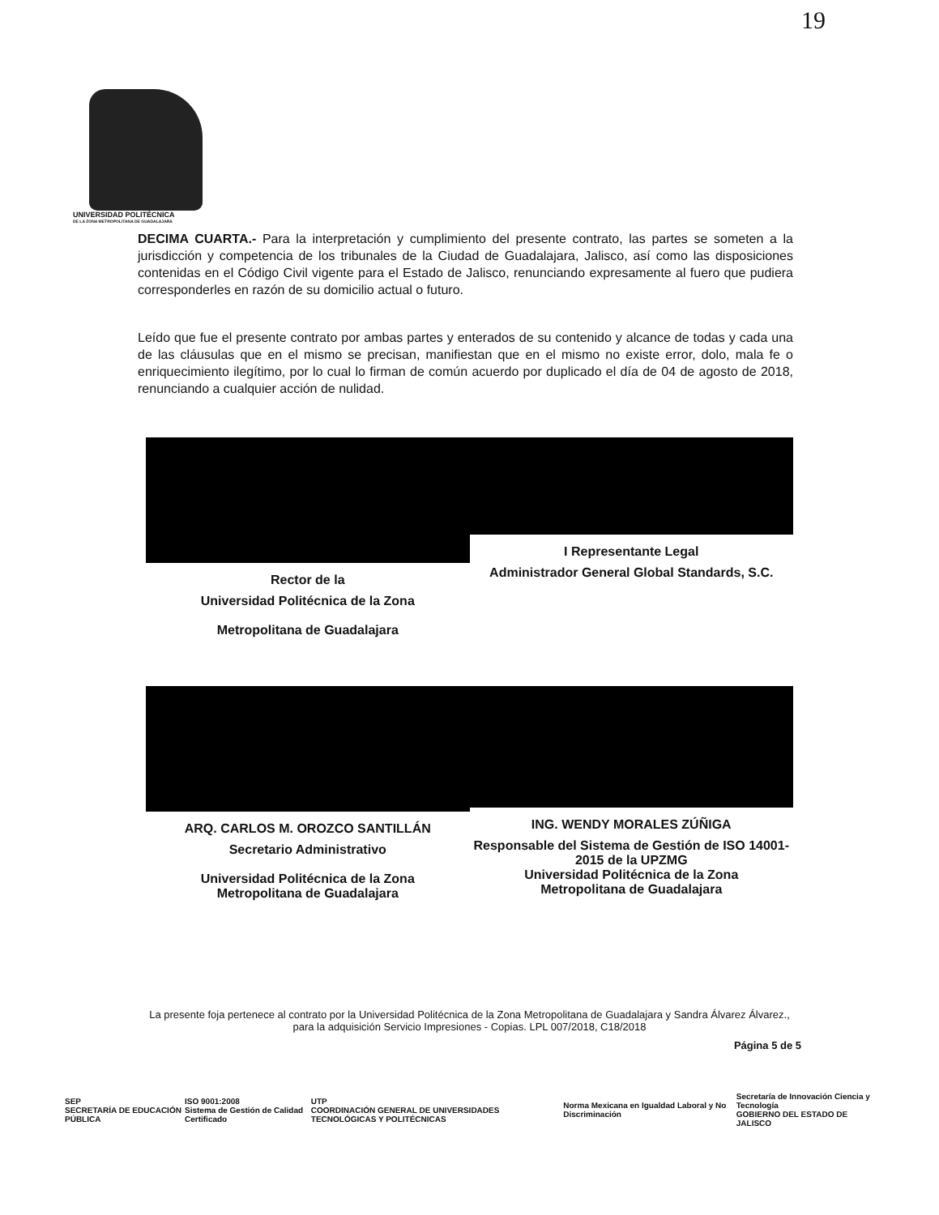19
UNIVERSIDAD POLITÉCNICA
DE LA ZONA METROPOLITANA DE GUADALAJARA
DECIMA CUARTA.- Para la interpretación y cumplimiento del presente contrato, las partes se someten a la jurisdicción y competencia de los tribunales de la Ciudad de Guadalajara, Jalisco, así como las disposiciones contenidas en el Código Civil vigente para el Estado de Jalisco, renunciando expresamente al fuero que pudiera corresponderles en razón de su domicilio actual o futuro.
Leído que fue el presente contrato por ambas partes y enterados de su contenido y alcance de todas y cada una de las cláusulas que en el mismo se precisan, manifiestan que en el mismo no existe error, dolo, mala fe o enriquecimiento ilegítimo, por lo cual lo firman de común acuerdo por duplicado el día de 04 de agosto de 2018, renunciando a cualquier acción de nulidad.
Rector de la
Universidad Politécnica de la Zona
Metropolitana de Guadalajara
I Representante Legal
Administrador General Global Standards, S.C.
ARQ. CARLOS M. OROZCO SANTILLÁN
Secretario Administrativo
Universidad Politécnica de la Zona
Metropolitana de Guadalajara
ING. WENDY MORALES ZÚÑIGA
Responsable del Sistema de Gestión de ISO 14001-2015 de la UPZMG
Universidad Politécnica de la Zona
Metropolitana de Guadalajara
La presente foja pertenece al contrato por la Universidad Politécnica de la Zona Metropolitana de Guadalajara y Sandra Álvarez Álvarez., para la adquisición Servicio Impresiones - Copias. LPL 007/2018, C18/2018
Página 5 de 5
SEP
SECRETARÍA DE EDUCACIÓN PÚBLICA ISO 9001:2008
Sistema de Gestión de Calidad Certificado UTP
COORDINACIÓN GENERAL DE UNIVERSIDADES TECNOLÓGICAS Y POLITÉCNICAS Norma Mexicana en Igualdad Laboral y No Discriminación Secretaría de Innovación Ciencia y Tecnología
GOBIERNO DEL ESTADO DE JALISCO